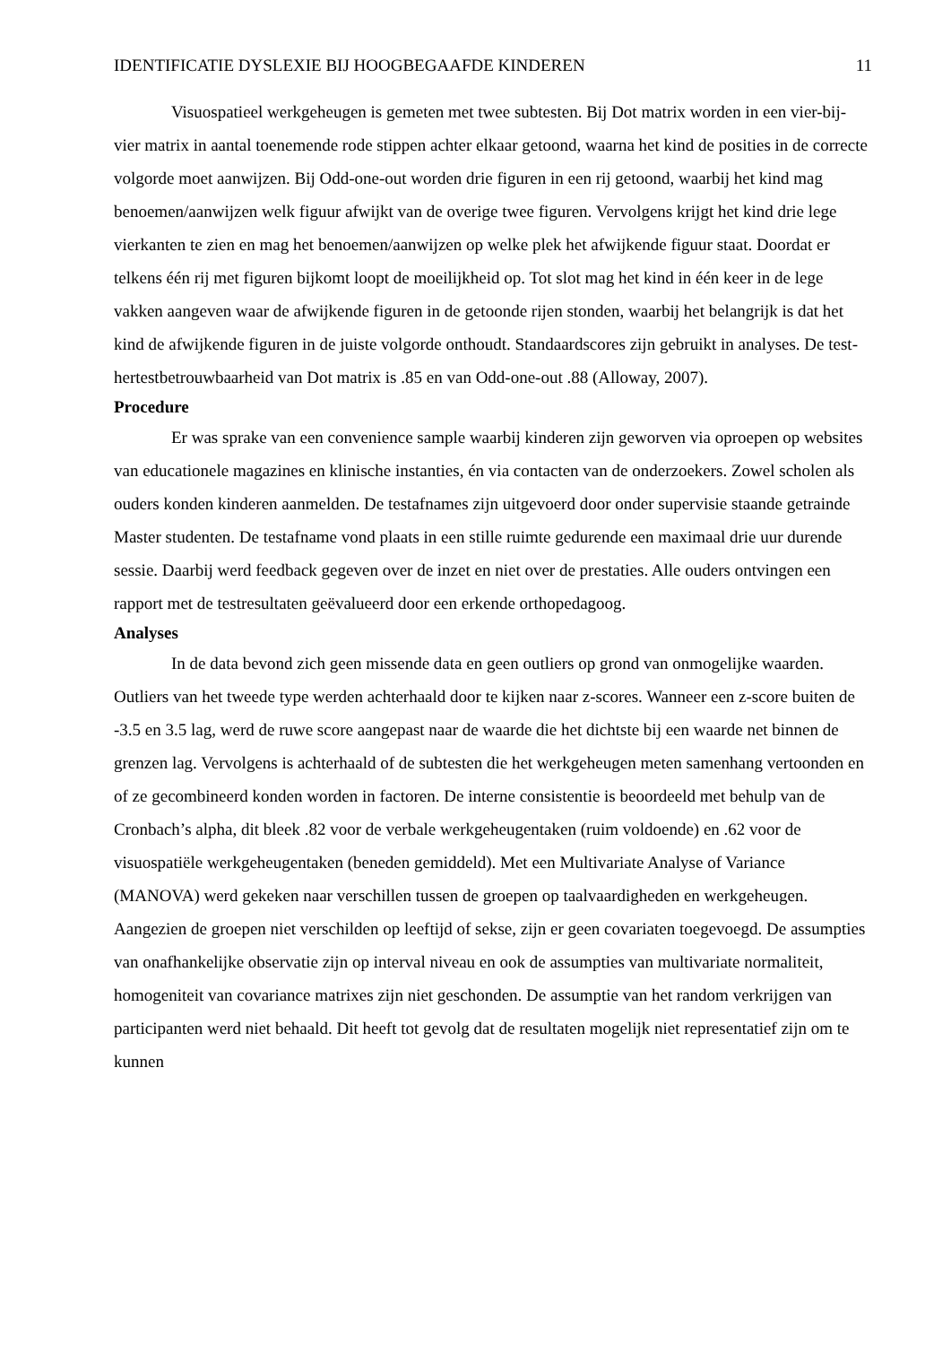IDENTIFICATIE DYSLEXIE BIJ HOOGBEGAAFDE KINDEREN 11
Visuospatieel werkgeheugen is gemeten met twee subtesten. Bij Dot matrix worden in een vier-bij-vier matrix in aantal toenemende rode stippen achter elkaar getoond, waarna het kind de posities in de correcte volgorde moet aanwijzen. Bij Odd-one-out worden drie figuren in een rij getoond, waarbij het kind mag benoemen/aanwijzen welk figuur afwijkt van de overige twee figuren. Vervolgens krijgt het kind drie lege vierkanten te zien en mag het benoemen/aanwijzen op welke plek het afwijkende figuur staat. Doordat er telkens één rij met figuren bijkomt loopt de moeilijkheid op. Tot slot mag het kind in één keer in de lege vakken aangeven waar de afwijkende figuren in de getoonde rijen stonden, waarbij het belangrijk is dat het kind de afwijkende figuren in de juiste volgorde onthoudt. Standaardscores zijn gebruikt in analyses. De test-hertestbetrouwbaarheid van Dot matrix is .85 en van Odd-one-out .88 (Alloway, 2007).
Procedure
Er was sprake van een convenience sample waarbij kinderen zijn geworven via oproepen op websites van educationele magazines en klinische instanties, én via contacten van de onderzoekers. Zowel scholen als ouders konden kinderen aanmelden. De testafnames zijn uitgevoerd door onder supervisie staande getrainde Master studenten. De testafname vond plaats in een stille ruimte gedurende een maximaal drie uur durende sessie. Daarbij werd feedback gegeven over de inzet en niet over de prestaties. Alle ouders ontvingen een rapport met de testresultaten geëvalueerd door een erkende orthopedagoog.
Analyses
In de data bevond zich geen missende data en geen outliers op grond van onmogelijke waarden. Outliers van het tweede type werden achterhaald door te kijken naar z-scores. Wanneer een z-score buiten de -3.5 en 3.5 lag, werd de ruwe score aangepast naar de waarde die het dichtste bij een waarde net binnen de grenzen lag. Vervolgens is achterhaald of de subtesten die het werkgeheugen meten samenhang vertoonden en of ze gecombineerd konden worden in factoren. De interne consistentie is beoordeeld met behulp van de Cronbach’s alpha, dit bleek .82 voor de verbale werkgeheugentaken (ruim voldoende) en .62 voor de visuospatiële werkgeheugentaken (beneden gemiddeld). Met een Multivariate Analyse of Variance (MANOVA) werd gekeken naar verschillen tussen de groepen op taalvaardigheden en werkgeheugen. Aangezien de groepen niet verschilden op leeftijd of sekse, zijn er geen covariaten toegevoegd. De assumpties van onafhankelijke observatie zijn op interval niveau en ook de assumpties van multivariate normaliteit, homogeniteit van covariance matrixes zijn niet geschonden. De assumptie van het random verkrijgen van participanten werd niet behaald. Dit heeft tot gevolg dat de resultaten mogelijk niet representatief zijn om te kunnen